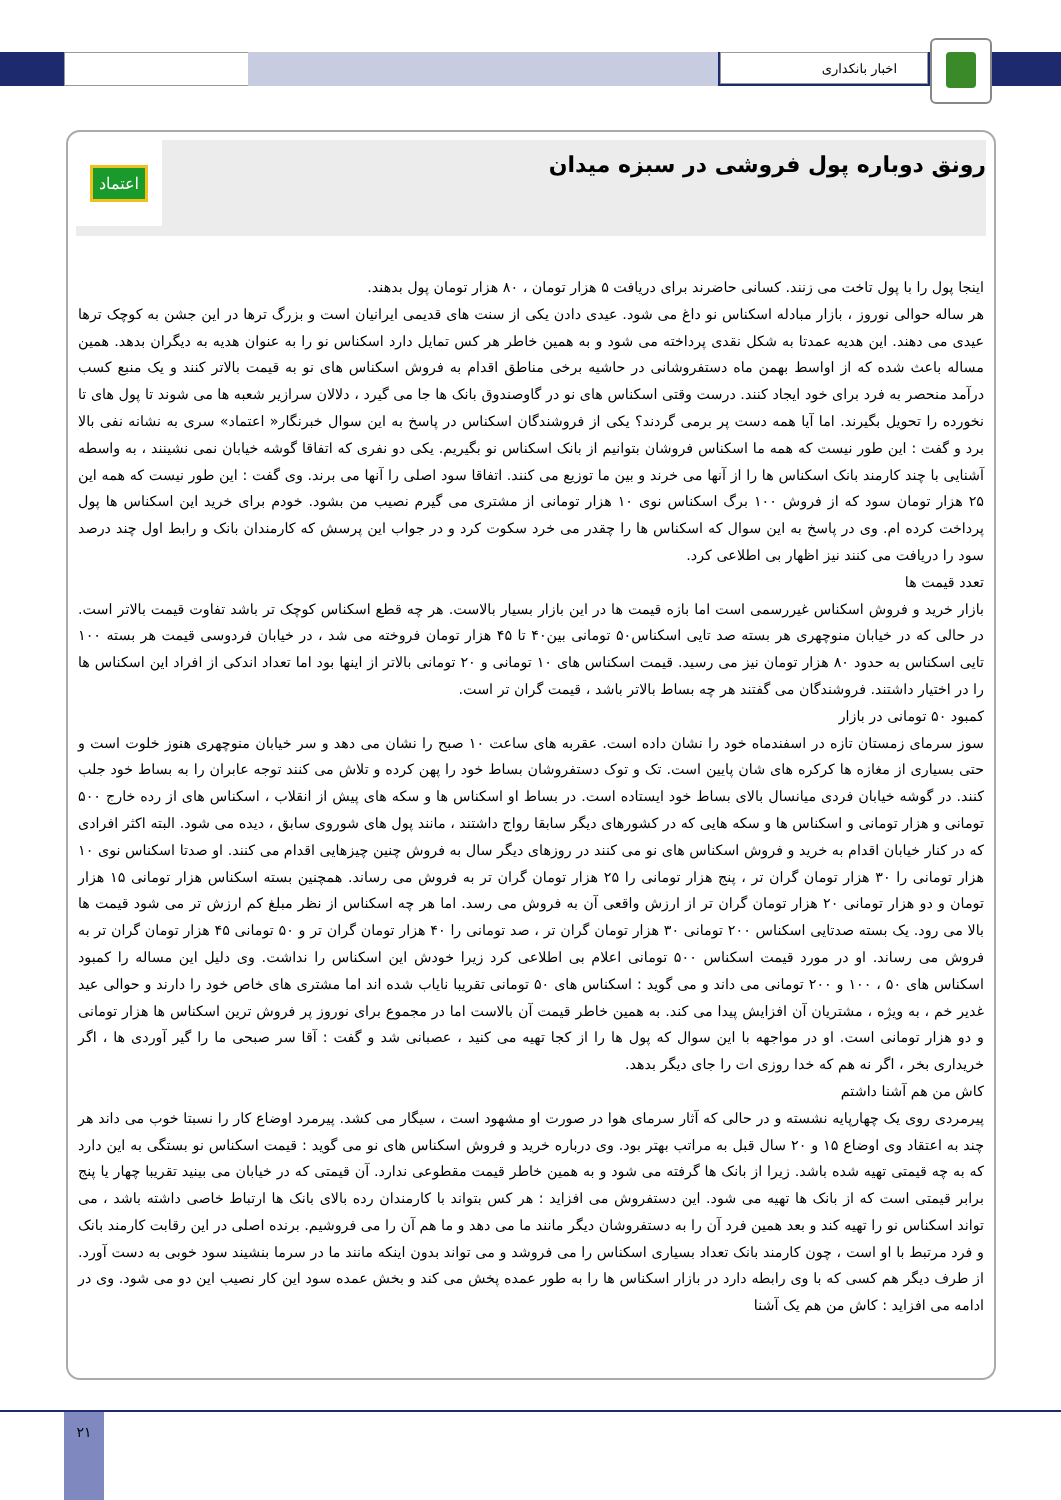اخبار بانکداری
رونق دوباره پول فروشی در سبزه میدان
اعتماد
اینجا پول را با پول تاخت می زنند. کسانی حاضرند برای دریافت ۵ هزار تومان ، ۸۰ هزار تومان پول بدهند.
هر ساله حوالی نوروز ، بازار مبادله اسکناس نو داغ می شود. عیدی دادن یکی از سنت های قدیمی ایرانیان است و بزرگ ترها در این جشن به کوچک ترها عیدی می دهند. این هدیه عمدتا به شکل نقدی پرداخته می شود و به همین خاطر هر کس تمایل دارد اسکناس نو را به عنوان هدیه به دیگران بدهد. همین مساله باعث شده که از اواسط بهمن ماه دستفروشانی در حاشیه برخی مناطق اقدام به فروش اسکناس های نو به قیمت بالاتر کنند و یک منبع کسب درآمد منحصر به فرد برای خود ایجاد کنند. درست وقتی اسکناس های نو در گاوصندوق بانک ها جا می گیرد ، دلالان سرازیر شعبه ها می شوند تا پول های تا نخورده را تحویل بگیرند. اما آیا همه دست پر برمی گردند؟ یکی از فروشندگان اسکناس در پاسخ به این سوال خبرنگار« اعتماد» سری به نشانه نفی بالا برد و گفت : این طور نیست که همه ما اسکناس فروشان بتوانیم از بانک اسکناس نو بگیریم. یکی دو نفری که اتفاقا گوشه خیابان نمی نشینند ، به واسطه آشنایی با چند کارمند بانک اسکناس ها را از آنها می خرند و بین ما توزیع می کنند. اتفاقا سود اصلی را آنها می برند. وی گفت : این طور نیست که همه این ۲۵ هزار تومان سود که از فروش ۱۰۰ برگ اسکناس نوی ۱۰ هزار تومانی از مشتری می گیرم نصیب من بشود. خودم برای خرید این اسکناس ها پول پرداخت کرده ام. وی در پاسخ به این سوال که اسکناس ها را چقدر می خرد سکوت کرد و در جواب این پرسش که کارمندان بانک و رابط اول چند درصد سود را دریافت می کنند نیز اظهار بی اطلاعی کرد.
تعدد قیمت ها
بازار خرید و فروش اسکناس غیررسمی است اما بازه قیمت ها در این بازار بسیار بالاست. هر چه قطع اسکناس کوچک تر باشد تفاوت قیمت بالاتر است. در حالی که در خیابان منوچهری هر بسته صد تایی اسکناس۵۰ تومانی بین۴۰ تا ۴۵ هزار تومان فروخته می شد ، در خیابان فردوسی قیمت هر بسته ۱۰۰ تایی اسکناس به حدود ۸۰ هزار تومان نیز می رسید. قیمت اسکناس های ۱۰ تومانی و ۲۰ تومانی بالاتر از اینها بود اما تعداد اندکی از افراد این اسکناس ها را در اختیار داشتند. فروشندگان می گفتند هر چه بساط بالاتر باشد ، قیمت گران تر است.
کمبود ۵۰ تومانی در بازار
سوز سرمای زمستان تازه در اسفندماه خود را نشان داده است. عقربه های ساعت ۱۰ صبح را نشان می دهد و سر خیابان منوچهری هنوز خلوت است و حتی بسیاری از مغازه ها کرکره های شان پایین است. تک و توک دستفروشان بساط خود را پهن کرده و تلاش می کنند توجه عابران را به بساط خود جلب کنند. در گوشه خیابان فردی میانسال بالای بساط خود ایستاده است. در بساط او اسکناس ها و سکه های پیش از انقلاب ، اسکناس های از رده خارج ۵۰۰ تومانی و هزار تومانی و اسکناس ها و سکه هایی که در کشورهای دیگر سابقا رواج داشتند ، مانند پول های شوروی سابق ، دیده می شود. البته اکثر افرادی که در کنار خیابان اقدام به خرید و فروش اسکناس های نو می کنند در روزهای دیگر سال به فروش چنین چیزهایی اقدام می کنند. او صدتا اسکناس نوی ۱۰ هزار تومانی را ۳۰ هزار تومان گران تر ، پنج هزار تومانی را ۲۵ هزار تومان گران تر به فروش می رساند. همچنین بسته اسکناس هزار تومانی ۱۵ هزار تومان و دو هزار تومانی ۲۰ هزار تومان گران تر از ارزش واقعی آن به فروش می رسد. اما هر چه اسکناس از نظر مبلغ کم ارزش تر می شود قیمت ها بالا می رود. یک بسته صدتایی اسکناس ۲۰۰ تومانی ۳۰ هزار تومان گران تر ، صد تومانی را ۴۰ هزار تومان گران تر و ۵۰ تومانی ۴۵ هزار تومان گران تر به فروش می رساند. او در مورد قیمت اسکناس ۵۰۰ تومانی اعلام بی اطلاعی کرد زیرا خودش این اسکناس را نداشت. وی دلیل این مساله را کمبود اسکناس های ۵۰ ، ۱۰۰ و ۲۰۰ تومانی می داند و می گوید : اسکناس های ۵۰ تومانی تقریبا نایاب شده اند اما مشتری های خاص خود را دارند و حوالی عید غدیر خم ، به ویژه ، مشتریان آن افزایش پیدا می کند. به همین خاطر قیمت آن بالاست اما در مجموع برای نوروز پر فروش ترین اسکناس ها هزار تومانی و دو هزار تومانی است. او در مواجهه با این سوال که پول ها را از کجا تهیه می کنید ، عصبانی شد و گفت : آقا سر صبحی ما را گیر آوردی ها ، اگر خریداری بخر ، اگر نه هم که خدا روزی ات را جای دیگر بدهد.
کاش من هم آشنا داشتم
پیرمردی روی یک چهارپایه نشسته و در حالی که آثار سرمای هوا در صورت او مشهود است ، سیگار می کشد. پیرمرد اوضاع کار را نسبتا خوب می داند هر چند به اعتقاد وی اوضاع ۱۵ و ۲۰ سال قبل به مراتب بهتر بود. وی درباره خرید و فروش اسکناس های نو می گوید : قیمت اسکناس نو بستگی به این دارد که به چه قیمتی تهیه شده باشد. زیرا از بانک ها گرفته می شود و به همین خاطر قیمت مقطوعی ندارد. آن قیمتی که در خیابان می بینید تقریبا چهار یا پنج برابر قیمتی است که از بانک ها تهیه می شود. این دستفروش می افزاید : هر کس بتواند با کارمندان رده بالای بانک ها ارتباط خاصی داشته باشد ، می تواند اسکناس نو را تهیه کند و بعد همین فرد آن را به دستفروشان دیگر مانند ما می دهد و ما هم آن را می فروشیم. برنده اصلی در این رقابت کارمند بانک و فرد مرتبط با او است ، چون کارمند بانک تعداد بسیاری اسکناس را می فروشد و می تواند بدون اینکه مانند ما در سرما بنشیند سود خوبی به دست آورد. از طرف دیگر هم کسی که با وی رابطه دارد در بازار اسکناس ها را به طور عمده پخش می کند و بخش عمده سود این کار نصیب این دو می شود. وی در ادامه می افزاید : کاش من هم یک آشنا
۲۱